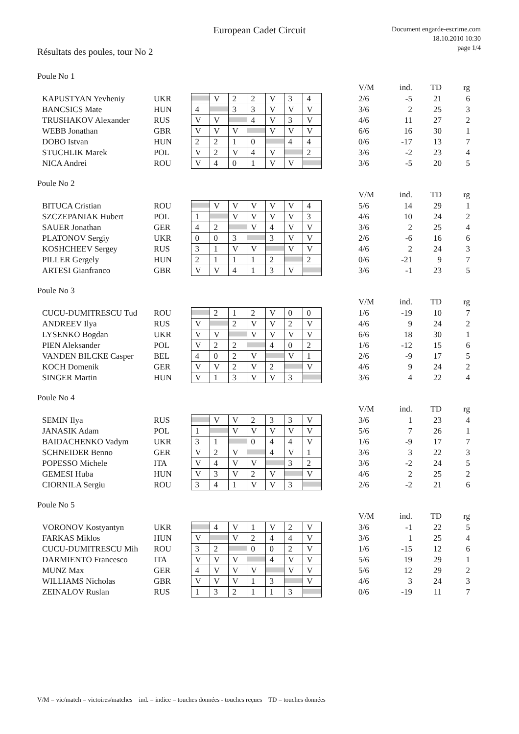European Cadet Circuit
Document engarde-escrime.com
18.10.2010 10:30
page 1/4
Résultats des poules, tour No 2
Poule No 1
| | | | | | | | | | | V/M | ind. | TD | rg |
| KAPUSTYAN Yevheniy | UKR | | V | 2 | 2 | V | 3 | 4 | | 2/6 | -5 | 21 | 6 |
| BANCSICS Mate | HUN | 4 | | 3 | 3 | V | V | V | | 3/6 | 2 | 25 | 3 |
| TRUSHAKOV Alexander | RUS | V | V | | 4 | V | 3 | V | | 4/6 | 11 | 27 | 2 |
| WEBB Jonathan | GBR | V | V | V | | V | V | V | | 6/6 | 16 | 30 | 1 |
| DOBO Istvan | HUN | 2 | 2 | 1 | 0 | | 4 | 4 | | 0/6 | -17 | 13 | 7 |
| STUCHLIK Marek | POL | V | 2 | V | 4 | V | | 2 | | 3/6 | -2 | 23 | 4 |
| NICA Andrei | ROU | V | 4 | 0 | 1 | V | V | | | 3/6 | -5 | 20 | 5 |
Poule No 2
| | | | | | | | | | | V/M | ind. | TD | rg |
| BITUCA Cristian | ROU | | V | V | V | V | V | 4 | | 5/6 | 14 | 29 | 1 |
| SZCZEPANIAK Hubert | POL | 1 | | V | V | V | V | 3 | | 4/6 | 10 | 24 | 2 |
| SAUER Jonathan | GER | 4 | 2 | | V | 4 | V | V | | 3/6 | 2 | 25 | 4 |
| PLATONOV Sergiy | UKR | 0 | 0 | 3 | | 3 | V | V | | 2/6 | -6 | 16 | 6 |
| KOSHCHEEV Sergey | RUS | 3 | 1 | V | V | | V | V | | 4/6 | 2 | 24 | 3 |
| PILLER Gergely | HUN | 2 | 1 | 1 | 1 | 2 | | 2 | | 0/6 | -21 | 9 | 7 |
| ARTESI Gianfranco | GBR | V | V | 4 | 1 | 3 | V | | | 3/6 | -1 | 23 | 5 |
Poule No 3
| | | | | | | | | | | V/M | ind. | TD | rg |
| CUCU-DUMITRESCU Tud | ROU | | 2 | 1 | 2 | V | 0 | 0 | | 1/6 | -19 | 10 | 7 |
| ANDREEV Ilya | RUS | V | | 2 | V | V | 2 | V | | 4/6 | 9 | 24 | 2 |
| LYSENKO Bogdan | UKR | V | V | | V | V | V | V | | 6/6 | 18 | 30 | 1 |
| PIEN Aleksander | POL | V | 2 | 2 | | 4 | 0 | 2 | | 1/6 | -12 | 15 | 6 |
| VANDEN BILCKE Casper | BEL | 4 | 0 | 2 | V | | V | 1 | | 2/6 | -9 | 17 | 5 |
| KOCH Domenik | GER | V | V | 2 | V | 2 | | V | | 4/6 | 9 | 24 | 2 |
| SINGER Martin | HUN | V | 1 | 3 | V | V | 3 | | | 3/6 | 4 | 22 | 4 |
Poule No 4
| | | | | | | | | | | V/M | ind. | TD | rg |
| SEMIN Ilya | RUS | | V | V | 2 | 3 | 3 | V | | 3/6 | 1 | 23 | 4 |
| JANASIK Adam | POL | 1 | | V | V | V | V | V | | 5/6 | 7 | 26 | 1 |
| BAIDACHENKO Vadym | UKR | 3 | 1 | | 0 | 4 | 4 | V | | 1/6 | -9 | 17 | 7 |
| SCHNEIDER Benno | GER | V | 2 | V | | 4 | V | 1 | | 3/6 | 3 | 22 | 3 |
| POPESSO Michele | ITA | V | 4 | V | V | | 3 | 2 | | 3/6 | -2 | 24 | 5 |
| GEMESI Huba | HUN | V | 3 | V | 2 | V | | V | | 4/6 | 2 | 25 | 2 |
| CIORNILA Sergiu | ROU | 3 | 4 | 1 | V | V | 3 | | | 2/6 | -2 | 21 | 6 |
Poule No 5
| | | | | | | | | | | V/M | ind. | TD | rg |
| VORONOV Kostyantyn | UKR | | 4 | V | 1 | V | 2 | V | | 3/6 | -1 | 22 | 5 |
| FARKAS Miklos | HUN | V | | V | 2 | 4 | 4 | V | | 3/6 | 1 | 25 | 4 |
| CUCU-DUMITRESCU Mih | ROU | 3 | 2 | | 0 | 0 | 2 | V | | 1/6 | -15 | 12 | 6 |
| DARMIENTO Francesco | ITA | V | V | V | | 4 | V | V | | 5/6 | 19 | 29 | 1 |
| MUNZ Max | GER | 4 | V | V | V | | V | V | | 5/6 | 12 | 29 | 2 |
| WILLIAMS Nicholas | GBR | V | V | V | 1 | 3 | | V | | 4/6 | 3 | 24 | 3 |
| ZEINALOV Ruslan | RUS | 1 | 3 | 2 | 1 | 1 | 3 | | | 0/6 | -19 | 11 | 7 |
V/M = vic/match = victoires/matches ind. = indice = touches données - touches reçues TD = touches données